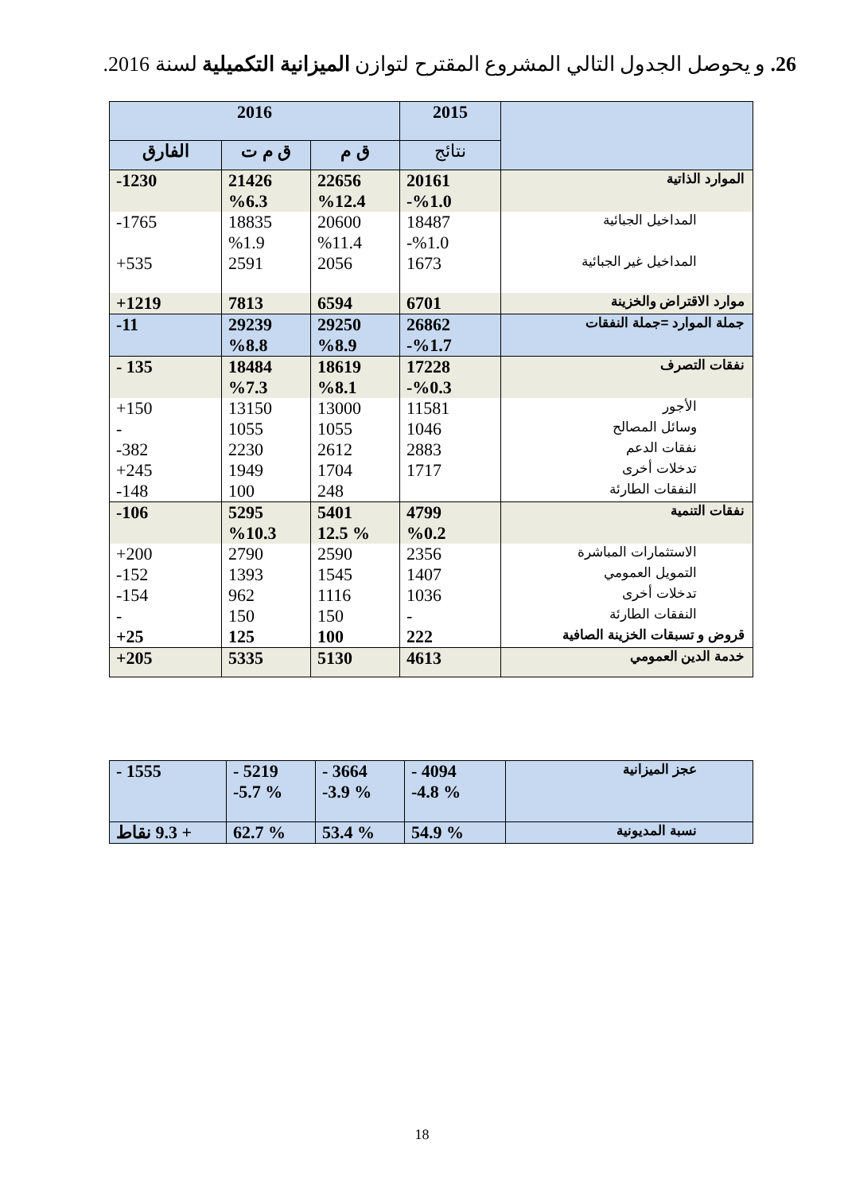26. و يحوصل الجدول التالي المشروع المقترح لتوازن الميزانية التكميلية لسنة 2016.
| | 2015 | 2016 | | |
| --- | --- | --- | --- | --- |
| | نتائج | ق م | ق م ت | الفارق |
| الموارد الذاتية | 20161 %1.0- | 22656 %12.4 | 21426 %6.3 | 1230- |
| المداخيل الجبائية | 18487 %1.0- | 20600 %11.4 | 18835 %1.9 | 1765- |
| المداخيل غير الجبائية | 1673 | 2056 | 2591 | 535+ |
| موارد الاقتراض والخزينة | 6701 | 6594 | 7813 | 1219+ |
| جملة الموارد =جملة النفقات | 26862 %1.7- | 29250 %8.9 | 29239 %8.8 | 11- |
| نفقات التصرف | 17228 %0.3- | 18619 %8.1 | 18484 %7.3 | 135 - |
| الأجور | 11581 | 13000 | 13150 | 150+ |
| وسائل المصالح | 1046 | 1055 | 1055 | - |
| نفقات الدعم | 2883 | 2612 | 2230 | 382- |
| تدخلات أخرى | 1717 | 1704 | 1949 | 245+ |
| النفقات الطارئة | | 248 | 100 | 148- |
| نفقات التنمية | 4799 %0.2 | 5401 % 12.5 | 5295 %10.3 | 106- |
| الاستثمارات المباشرة | 2356 | 2590 | 2790 | 200+ |
| التمويل العمومي | 1407 | 1545 | 1393 | 152- |
| تدخلات أخرى | 1036 | 1116 | 962 | 154- |
| النفقات الطارئة | - | 150 | 150 | - |
| قروض و تسبقات الخزينة الصافية | 222 | 100 | 125 | 25+ |
| خدمة الدين العمومي | 4613 | 5130 | 5335 | 205+ |
| عجز الميزانية | 4094 - % 4.8- | 3664 - % 3.9- | 5219 - % 5.7- | 1555 - |
| نسبة المديونية | % 54.9 | % 53.4 | % 62.7 | + 9.3 نقاط |
18